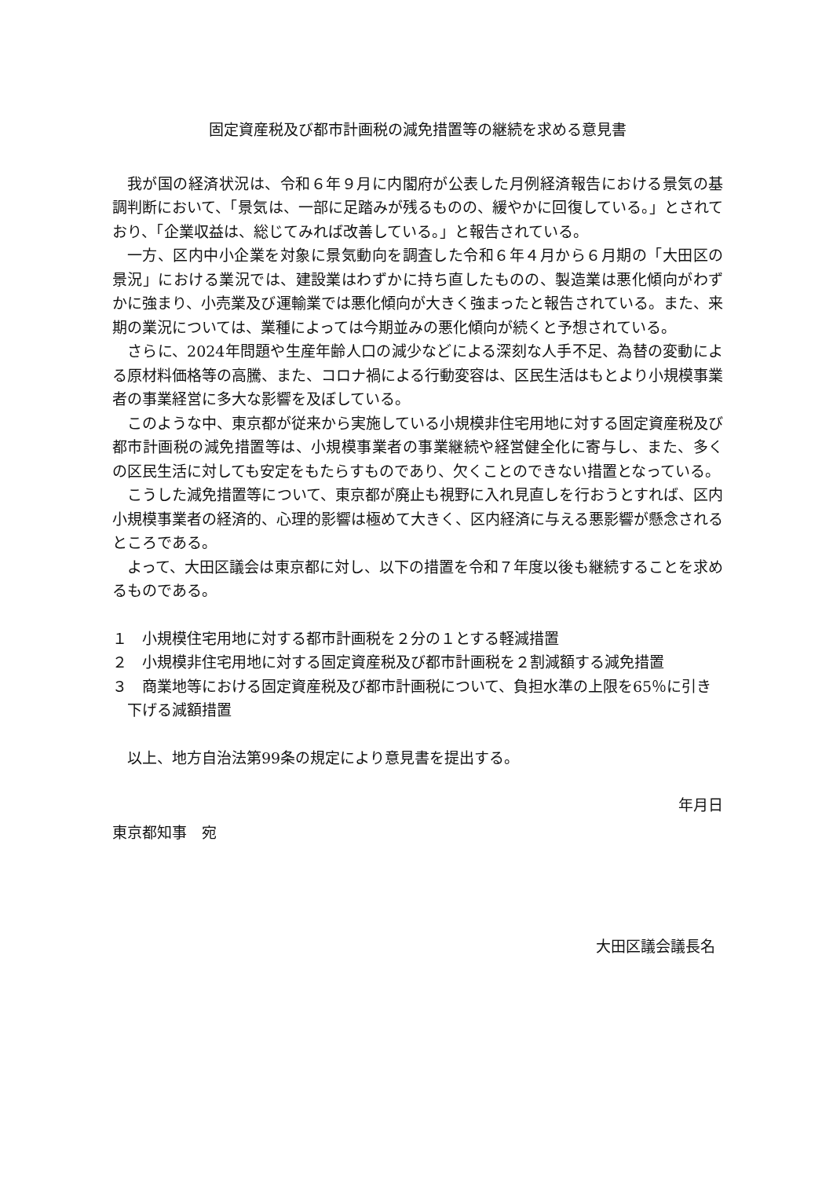固定資産税及び都市計画税の減免措置等の継続を求める意見書
我が国の経済状況は、令和６年９月に内閣府が公表した月例経済報告における景気の基調判断において、「景気は、一部に足踏みが残るものの、緩やかに回復している。」とされており、「企業収益は、総じてみれば改善している。」と報告されている。
一方、区内中小企業を対象に景気動向を調査した令和６年４月から６月期の「大田区の景況」における業況では、建設業はわずかに持ち直したものの、製造業は悪化傾向がわずかに強まり、小売業及び運輸業では悪化傾向が大きく強まったと報告されている。また、来期の業況については、業種によっては今期並みの悪化傾向が続くと予想されている。
さらに、2024年問題や生産年齢人口の減少などによる深刻な人手不足、為替の変動による原材料価格等の高騰、また、コロナ禍による行動変容は、区民生活はもとより小規模事業者の事業経営に多大な影響を及ぼしている。
このような中、東京都が従来から実施している小規模非住宅用地に対する固定資産税及び都市計画税の減免措置等は、小規模事業者の事業継続や経営健全化に寄与し、また、多くの区民生活に対しても安定をもたらすものであり、欠くことのできない措置となっている。
こうした減免措置等について、東京都が廃止も視野に入れ見直しを行おうとすれば、区内小規模事業者の経済的、心理的影響は極めて大きく、区内経済に与える悪影響が懸念されるところである。
よって、大田区議会は東京都に対し、以下の措置を令和７年度以後も継続することを求めるものである。
１　小規模住宅用地に対する都市計画税を２分の１とする軽減措置
２　小規模非住宅用地に対する固定資産税及び都市計画税を２割減額する減免措置
３　商業地等における固定資産税及び都市計画税について、負担水準の上限を65％に引き下げる減額措置
以上、地方自治法第99条の規定により意見書を提出する。
年月日
東京都知事　宛
大田区議会議長名